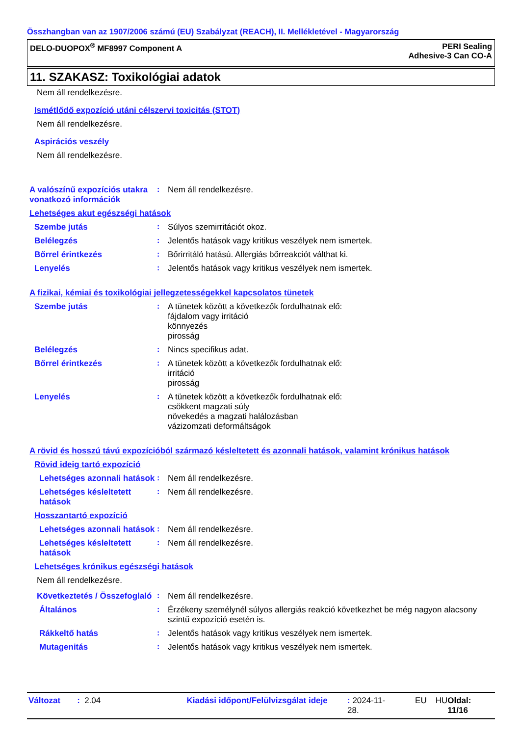Összhangban van az 1907/2006 számú (EU) Szabályzat (REACH), II. Mellékletével - Magyarország
DELO-DUOPOX<sup>®</sup> MF8997 Component A
PERI Sealing
Adhesive-3 Can CO-A
11. SZAKASZ: Toxikológiai adatok
Nem áll rendelkezésre.
Ismétlődő expozíció utáni célszervi toxicitás (STOT)
Nem áll rendelkezésre.
Aspirációs veszély
Nem áll rendelkezésre.
A valószínű expozíciós utakra vonatkozó információk
: Nem áll rendelkezésre.
Lehetséges akut egészségi hatások
Szembe jutás : Súlyos szemirritációt okoz.
Belélegzés : Jelentős hatások vagy kritikus veszélyek nem ismertek.
Bőrrel érintkezés : Bőrirritáló hatású. Allergiás bőrreakciót válthat ki.
Lenyelés : Jelentős hatások vagy kritikus veszélyek nem ismertek.
A fizikai, kémiai és toxikológiai jellegzetességekkel kapcsolatos tünetek
Szembe jutás : A tünetek között a következők fordulhatnak elő:
fájdalom vagy irritáció
könnyezés
pirosság
Belélegzés : Nincs specifikus adat.
Bőrrel érintkezés : A tünetek között a következők fordulhatnak elő:
irritáció
pirosság
Lenyelés : A tünetek között a következők fordulhatnak elő:
csökkent magzati súly
növekedés a magzati halálozásban
vázizomzati deformáltságok
A rövid és hosszú távú expozícióból származó késleltetett és azonnali hatások, valamint krónikus hatások
Rövid ideig tartó expozíció
Lehetséges azonnali hatások
: Nem áll rendelkezésre.
Lehetséges késleltetett hatások
: Nem áll rendelkezésre.
Hosszantartó expozíció
Lehetséges azonnali hatások
: Nem áll rendelkezésre.
Lehetséges késleltetett hatások
: Nem áll rendelkezésre.
Lehetséges krónikus egészségi hatások
Nem áll rendelkezésre.
Következtetés / Összefoglaló
: Nem áll rendelkezésre.
Általános : Érzékeny személynél súlyos allergiás reakció következhet be még nagyon alacsony szintű expozíció esetén is.
Rákkeltő hatás : Jelentős hatások vagy kritikus veszélyek nem ismertek.
Mutagenitás : Jelentős hatások vagy kritikus veszélyek nem ismertek.
Változat: 2.04 Kiadási időpont/Felülvizsgálat ideje: 2024-11-28. EU HU Oldal: 11/16